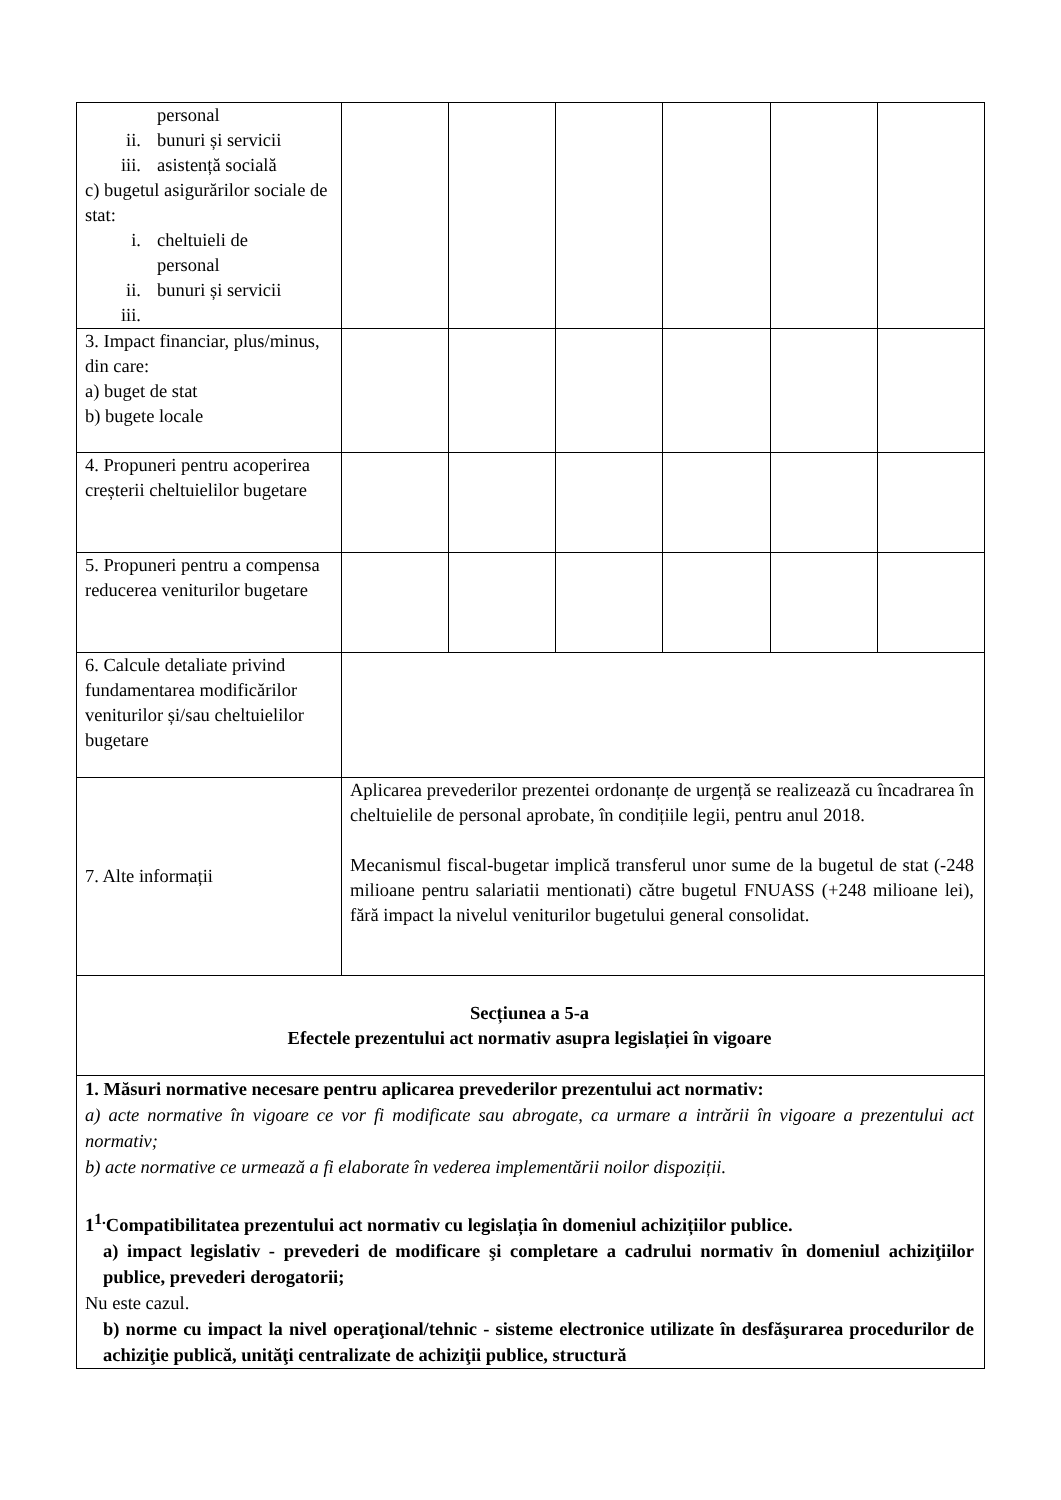| personal ii. bunuri și servicii iii. asistență socială c) bugetul asigurărilor sociale de stat: i. cheltuieli de personal ii. bunuri și servicii iii. | | | | | | |
| 3. Impact financiar, plus/minus, din care: a) buget de stat b) bugete locale | | | | | | |
| 4. Propuneri pentru acoperirea creșterii cheltuielilor bugetare | | | | | | |
| 5. Propuneri pentru a compensa reducerea veniturilor bugetare | | | | | | |
| 6. Calcule detaliate privind fundamentarea modificărilor veniturilor și/sau cheltuielilor bugetare | | | | | | |
| 7. Alte informații | Aplicarea prevederilor prezentei ordonanțe de urgență se realizează cu încadrarea în cheltuielile de personal aprobate, în condițiile legii, pentru anul 2018. Mecanismul fiscal-bugetar implică transferul unor sume de la bugetul de stat (-248 milioane pentru salariatii mentionati) către bugetul FNUASS (+248 milioane lei), fără impact la nivelul veniturilor bugetului general consolidat. | | | | | |
| Secțiunea a 5-a Efectele prezentului act normativ asupra legislației în vigoare | | | | | | |
| 1. Măsuri normative necesare pentru aplicarea prevederilor prezentului act normativ: a) acte normative în vigoare ce vor fi modificate sau abrogate, ca urmare a intrării în vigoare a prezentului act normativ; b) acte normative ce urmează a fi elaborate în vederea implementării noilor dispoziții. 1<sup>1.</sup>Compatibilitatea prezentului act normativ cu legislația în domeniul achizițiilor publice. a) impact legislativ - prevederi de modificare şi completare a cadrului normativ în domeniul achiziţiilor publice, prevederi derogatorii; Nu este cazul. b) norme cu impact la nivel operaţional/tehnic - sisteme electronice utilizate în desfăşurarea procedurilor de achiziţie publică, unităţi centralizate de achiziţii publice, structură | | | | | | |